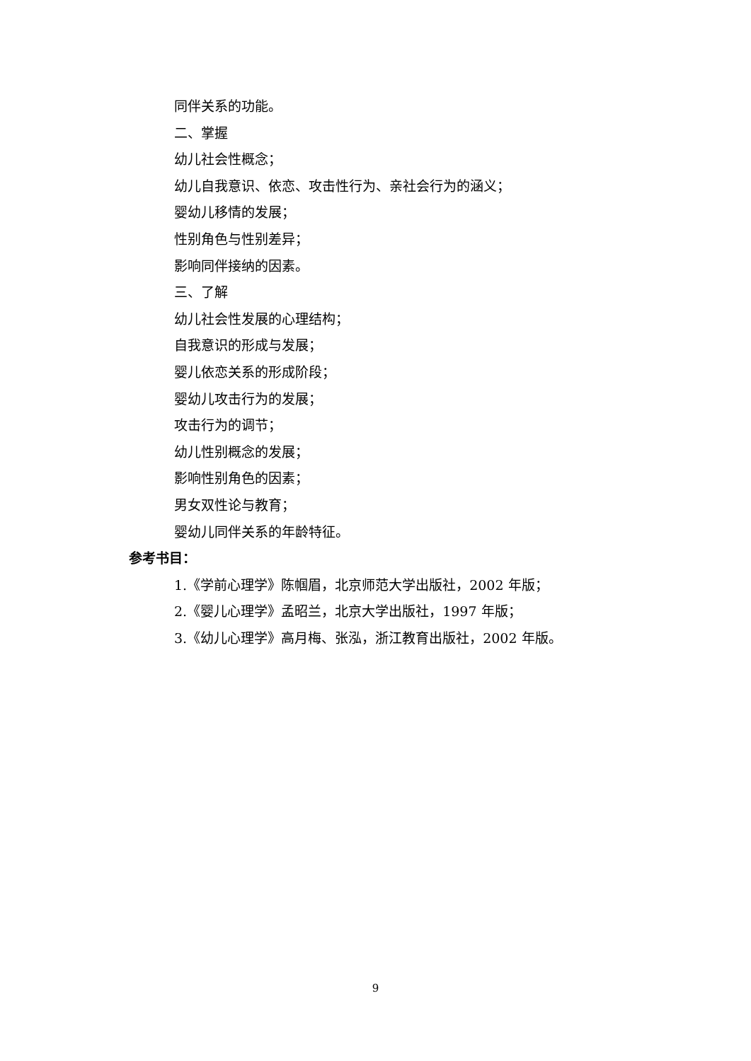同伴关系的功能。
二、掌握
幼儿社会性概念；
幼儿自我意识、依恋、攻击性行为、亲社会行为的涵义；
婴幼儿移情的发展；
性别角色与性别差异；
影响同伴接纳的因素。
三、了解
幼儿社会性发展的心理结构；
自我意识的形成与发展；
婴儿依恋关系的形成阶段；
婴幼儿攻击行为的发展；
攻击行为的调节；
幼儿性别概念的发展；
影响性别角色的因素；
男女双性论与教育；
婴幼儿同伴关系的年龄特征。
参考书目：
1.《学前心理学》陈帼眉，北京师范大学出版社，2002 年版；
2.《婴儿心理学》孟昭兰，北京大学出版社，1997 年版；
3.《幼儿心理学》高月梅、张泓，浙江教育出版社，2002 年版。
9